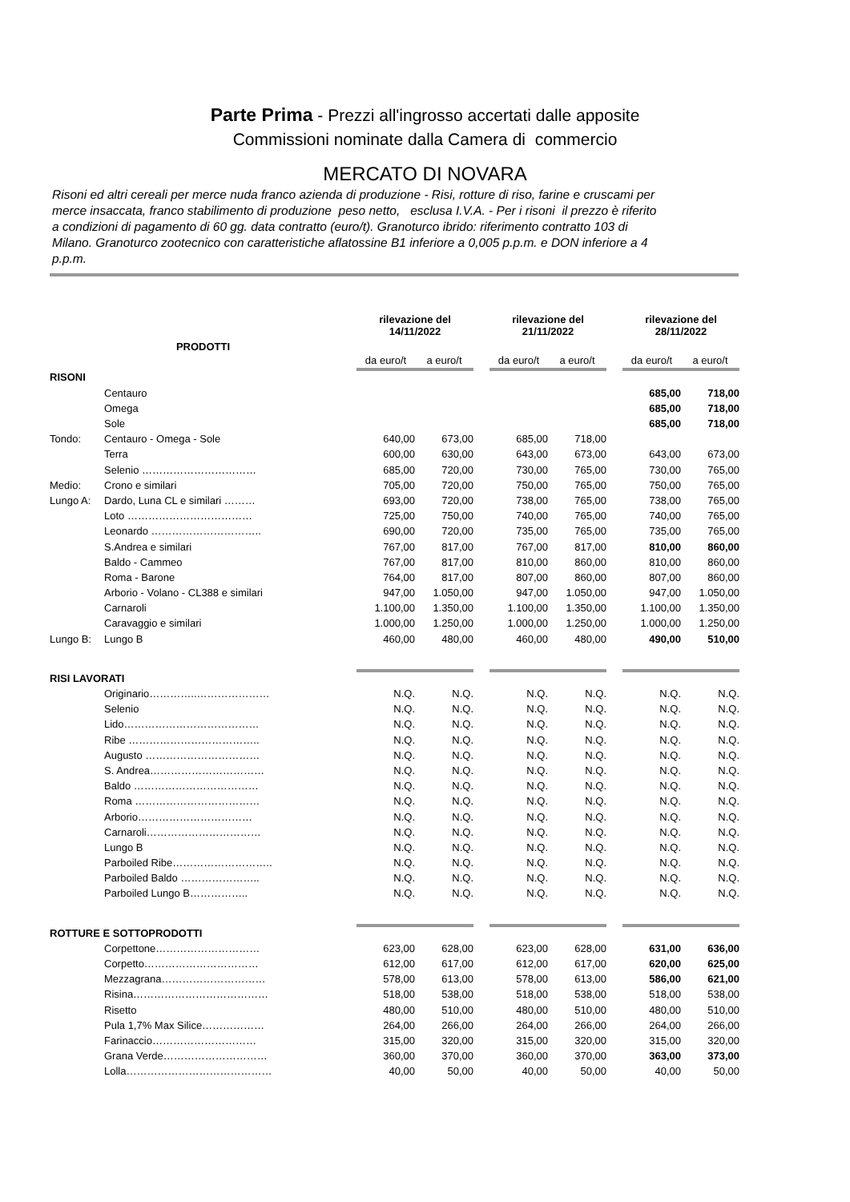Parte Prima - Prezzi all'ingrosso accertati dalle apposite
Commissioni nominate dalla Camera di commercio
MERCATO DI NOVARA
Risoni ed altri cereali per merce nuda franco azienda di produzione - Risi, rotture di riso, farine e cruscami per merce insaccata, franco stabilimento di produzione peso netto, esclusa I.V.A. - Per i risoni il prezzo è riferito a condizioni di pagamento di 60 gg. data contratto (euro/t). Granoturco ibrido: riferimento contratto 103 di Milano. Granoturco zootecnico con caratteristiche aflatossine B1 inferiore a 0,005 p.p.m. e DON inferiore a 4 p.p.m.
| PRODOTTI | | rilevazione del 14/11/2022 | | | rilevazione del 21/11/2022 | | | rilevazione del 28/11/2022 | |
| | | da euro/t | a euro/t | | da euro/t | a euro/t | | da euro/t | a euro/t |
| RISONI | | | | | | | | | |
| | Centauro | | | | | | | 685,00 | 718,00 |
| | Omega | | | | | | | 685,00 | 718,00 |
| | Sole | | | | | | | 685,00 | 718,00 |
| Tondo: | Centauro - Omega - Sole | 640,00 | 673,00 | | 685,00 | 718,00 | | | |
| | Terra | 600,00 | 630,00 | | 643,00 | 673,00 | | 643,00 | 673,00 |
| | Selenio …………………………… | 685,00 | 720,00 | | 730,00 | 765,00 | | 730,00 | 765,00 |
| Medio: | Crono e similari | 705,00 | 720,00 | | 750,00 | 765,00 | | 750,00 | 765,00 |
| Lungo A: | Dardo, Luna CL e similari ……… | 693,00 | 720,00 | | 738,00 | 765,00 | | 738,00 | 765,00 |
| | Loto ……………………………… | 725,00 | 750,00 | | 740,00 | 765,00 | | 740,00 | 765,00 |
| | Leonardo ………………………….. | 690,00 | 720,00 | | 735,00 | 765,00 | | 735,00 | 765,00 |
| | S.Andrea e similari | 767,00 | 817,00 | | 767,00 | 817,00 | | 810,00 | 860,00 |
| | Baldo - Cammeo | 767,00 | 817,00 | | 810,00 | 860,00 | | 810,00 | 860,00 |
| | Roma - Barone | 764,00 | 817,00 | | 807,00 | 860,00 | | 807,00 | 860,00 |
| | Arborio - Volano - CL388 e similari | 947,00 | 1.050,00 | | 947,00 | 1.050,00 | | 947,00 | 1.050,00 |
| | Carnaroli | 1.100,00 | 1.350,00 | | 1.100,00 | 1.350,00 | | 1.100,00 | 1.350,00 |
| | Caravaggio e similari | 1.000,00 | 1.250,00 | | 1.000,00 | 1.250,00 | | 1.000,00 | 1.250,00 |
| Lungo B: | Lungo B | 460,00 | 480,00 | | 460,00 | 480,00 | | 490,00 | 510,00 |
| RISI LAVORATI | | | | | | | | | |
| | Originario…………..………………… | N.Q. | N.Q. | | N.Q. | N.Q. | | N.Q. | N.Q. |
| | Selenio | N.Q. | N.Q. | | N.Q. | N.Q. | | N.Q. | N.Q. |
| | Lido………………………………… | N.Q. | N.Q. | | N.Q. | N.Q. | | N.Q. | N.Q. |
| | Ribe ……………………………….. | N.Q. | N.Q. | | N.Q. | N.Q. | | N.Q. | N.Q. |
| | Augusto …………………………… | N.Q. | N.Q. | | N.Q. | N.Q. | | N.Q. | N.Q. |
| | S. Andrea…………………………… | N.Q. | N.Q. | | N.Q. | N.Q. | | N.Q. | N.Q. |
| | Baldo ……………………………… | N.Q. | N.Q. | | N.Q. | N.Q. | | N.Q. | N.Q. |
| | Roma ……………………………… | N.Q. | N.Q. | | N.Q. | N.Q. | | N.Q. | N.Q. |
| | Arborio…………………………… | N.Q. | N.Q. | | N.Q. | N.Q. | | N.Q. | N.Q. |
| | Carnaroli…………………………… | N.Q. | N.Q. | | N.Q. | N.Q. | | N.Q. | N.Q. |
| | Lungo B | N.Q. | N.Q. | | N.Q. | N.Q. | | N.Q. | N.Q. |
| | Parboiled Ribe……………………….. | N.Q. | N.Q. | | N.Q. | N.Q. | | N.Q. | N.Q. |
| | Parboiled Baldo ………………….. | N.Q. | N.Q. | | N.Q. | N.Q. | | N.Q. | N.Q. |
| | Parboiled Lungo B…………….. | N.Q. | N.Q. | | N.Q. | N.Q. | | N.Q. | N.Q. |
| ROTTURE E SOTTOPRODOTTI | | | | | | | | | |
| | Corpettone………………………… | 623,00 | 628,00 | | 623,00 | 628,00 | | 631,00 | 636,00 |
| | Corpetto…………………………… | 612,00 | 617,00 | | 612,00 | 617,00 | | 620,00 | 625,00 |
| | Mezzagrana………………………… | 578,00 | 613,00 | | 578,00 | 613,00 | | 586,00 | 621,00 |
| | Risina………………………………… | 518,00 | 538,00 | | 518,00 | 538,00 | | 518,00 | 538,00 |
| | Risetto | 480,00 | 510,00 | | 480,00 | 510,00 | | 480,00 | 510,00 |
| | Pula 1,7% Max Silice……………… | 264,00 | 266,00 | | 264,00 | 266,00 | | 264,00 | 266,00 |
| | Farinaccio………………………… | 315,00 | 320,00 | | 315,00 | 320,00 | | 315,00 | 320,00 |
| | Grana Verde………………………… | 360,00 | 370,00 | | 360,00 | 370,00 | | 363,00 | 373,00 |
| | Lolla…………………………………… | 40,00 | 50,00 | | 40,00 | 50,00 | | 40,00 | 50,00 |